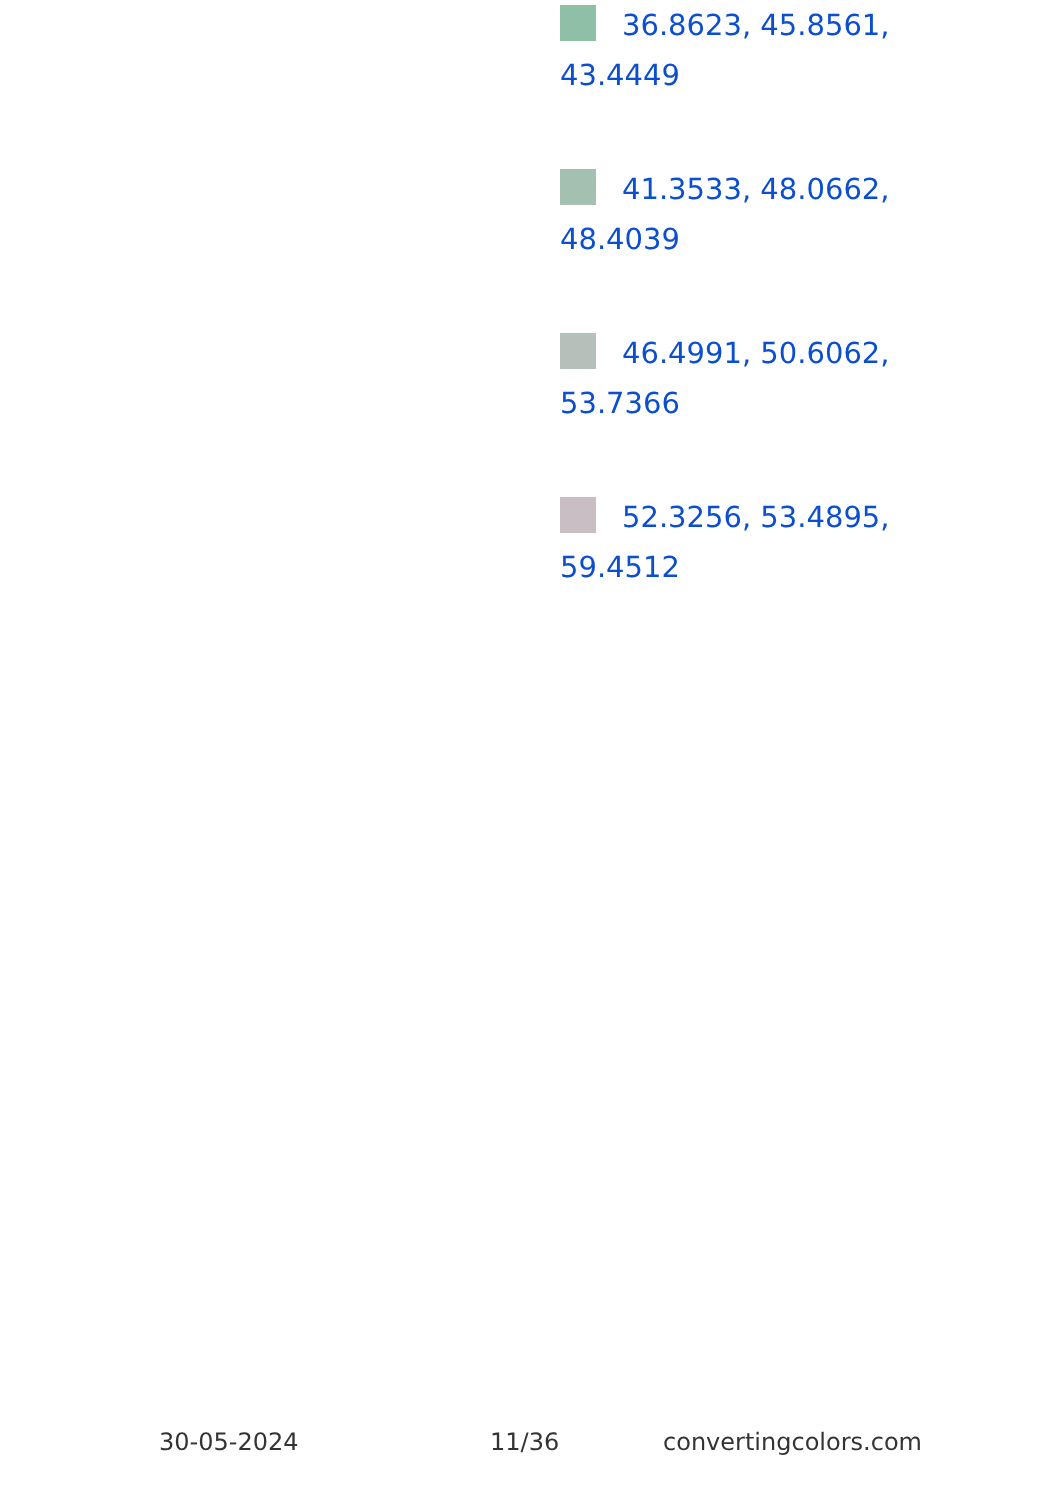36.8623, 45.8561, 43.4449
41.3533, 48.0662, 48.4039
46.4991, 50.6062, 53.7366
52.3256, 53.4895, 59.4512
30-05-2024 11/36 convertingcolors.com